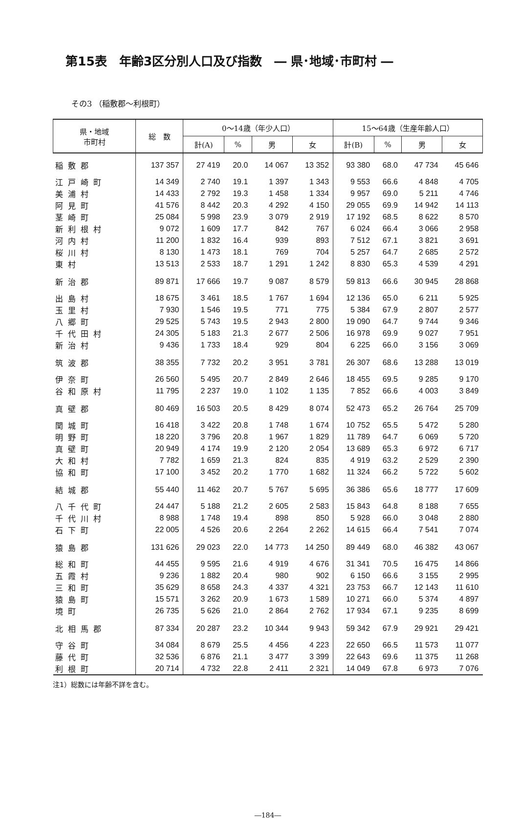第15表　年齢3区分別人口及び指数　― 県･地域･市町村 ―
その3 （稲敷郡～利根町）
| 県・地域 市町村 | 総 数 | 0～14歳（年少人口） | | | | 15～64歳（生産年齢人口） | | | |
| --- | --- | --- | --- | --- | --- | --- | --- | --- | --- |
| | | 計(A) | % | 男 | 女 | 計(B) | % | 男 | 女 |
| 稲敷郡 | 137 357 | 27 419 | 20.0 | 14 067 | 13 352 | 93 380 | 68.0 | 47 734 | 45 646 |
| 江戸崎町 | 14 349 | 2 740 | 19.1 | 1 397 | 1 343 | 9 553 | 66.6 | 4 848 | 4 705 |
| 美浦村 | 14 433 | 2 792 | 19.3 | 1 458 | 1 334 | 9 957 | 69.0 | 5 211 | 4 746 |
| 阿見町 | 41 576 | 8 442 | 20.3 | 4 292 | 4 150 | 29 055 | 69.9 | 14 942 | 14 113 |
| 茎崎町 | 25 084 | 5 998 | 23.9 | 3 079 | 2 919 | 17 192 | 68.5 | 8 622 | 8 570 |
| 新利根村 | 9 072 | 1 609 | 17.7 | 842 | 767 | 6 024 | 66.4 | 3 066 | 2 958 |
| 河内村 | 11 200 | 1 832 | 16.4 | 939 | 893 | 7 512 | 67.1 | 3 821 | 3 691 |
| 桜川村 | 8 130 | 1 473 | 18.1 | 769 | 704 | 5 257 | 64.7 | 2 685 | 2 572 |
| 東村 | 13 513 | 2 533 | 18.7 | 1 291 | 1 242 | 8 830 | 65.3 | 4 539 | 4 291 |
| 新治郡 | 89 871 | 17 666 | 19.7 | 9 087 | 8 579 | 59 813 | 66.6 | 30 945 | 28 868 |
| 出島村 | 18 675 | 3 461 | 18.5 | 1 767 | 1 694 | 12 136 | 65.0 | 6 211 | 5 925 |
| 玉里村 | 7 930 | 1 546 | 19.5 | 771 | 775 | 5 384 | 67.9 | 2 807 | 2 577 |
| 八郷町 | 29 525 | 5 743 | 19.5 | 2 943 | 2 800 | 19 090 | 64.7 | 9 744 | 9 346 |
| 千代田村 | 24 305 | 5 183 | 21.3 | 2 677 | 2 506 | 16 978 | 69.9 | 9 027 | 7 951 |
| 新治村 | 9 436 | 1 733 | 18.4 | 929 | 804 | 6 225 | 66.0 | 3 156 | 3 069 |
| 筑波郡 | 38 355 | 7 732 | 20.2 | 3 951 | 3 781 | 26 307 | 68.6 | 13 288 | 13 019 |
| 伊奈町 | 26 560 | 5 495 | 20.7 | 2 849 | 2 646 | 18 455 | 69.5 | 9 285 | 9 170 |
| 谷和原村 | 11 795 | 2 237 | 19.0 | 1 102 | 1 135 | 7 852 | 66.6 | 4 003 | 3 849 |
| 真壁郡 | 80 469 | 16 503 | 20.5 | 8 429 | 8 074 | 52 473 | 65.2 | 26 764 | 25 709 |
| 関城町 | 16 418 | 3 422 | 20.8 | 1 748 | 1 674 | 10 752 | 65.5 | 5 472 | 5 280 |
| 明野町 | 18 220 | 3 796 | 20.8 | 1 967 | 1 829 | 11 789 | 64.7 | 6 069 | 5 720 |
| 真壁町 | 20 949 | 4 174 | 19.9 | 2 120 | 2 054 | 13 689 | 65.3 | 6 972 | 6 717 |
| 大和村 | 7 782 | 1 659 | 21.3 | 824 | 835 | 4 919 | 63.2 | 2 529 | 2 390 |
| 協和町 | 17 100 | 3 452 | 20.2 | 1 770 | 1 682 | 11 324 | 66.2 | 5 722 | 5 602 |
| 結城郡 | 55 440 | 11 462 | 20.7 | 5 767 | 5 695 | 36 386 | 65.6 | 18 777 | 17 609 |
| 八千代町 | 24 447 | 5 188 | 21.2 | 2 605 | 2 583 | 15 843 | 64.8 | 8 188 | 7 655 |
| 千代川村 | 8 988 | 1 748 | 19.4 | 898 | 850 | 5 928 | 66.0 | 3 048 | 2 880 |
| 石下町 | 22 005 | 4 526 | 20.6 | 2 264 | 2 262 | 14 615 | 66.4 | 7 541 | 7 074 |
| 猿島郡 | 131 626 | 29 023 | 22.0 | 14 773 | 14 250 | 89 449 | 68.0 | 46 382 | 43 067 |
| 総和町 | 44 455 | 9 595 | 21.6 | 4 919 | 4 676 | 31 341 | 70.5 | 16 475 | 14 866 |
| 五霞村 | 9 236 | 1 882 | 20.4 | 980 | 902 | 6 150 | 66.6 | 3 155 | 2 995 |
| 三和町 | 35 629 | 8 658 | 24.3 | 4 337 | 4 321 | 23 753 | 66.7 | 12 143 | 11 610 |
| 猿島町 | 15 571 | 3 262 | 20.9 | 1 673 | 1 589 | 10 271 | 66.0 | 5 374 | 4 897 |
| 境町 | 26 735 | 5 626 | 21.0 | 2 864 | 2 762 | 17 934 | 67.1 | 9 235 | 8 699 |
| 北相馬郡 | 87 334 | 20 287 | 23.2 | 10 344 | 9 943 | 59 342 | 67.9 | 29 921 | 29 421 |
| 守谷町 | 34 084 | 8 679 | 25.5 | 4 456 | 4 223 | 22 650 | 66.5 | 11 573 | 11 077 |
| 藤代町 | 32 536 | 6 876 | 21.1 | 3 477 | 3 399 | 22 643 | 69.6 | 11 375 | 11 268 |
| 利根町 | 20 714 | 4 732 | 22.8 | 2 411 | 2 321 | 14 049 | 67.8 | 6 973 | 7 076 |
注1）総数には年齢不詳を含む。
―184―